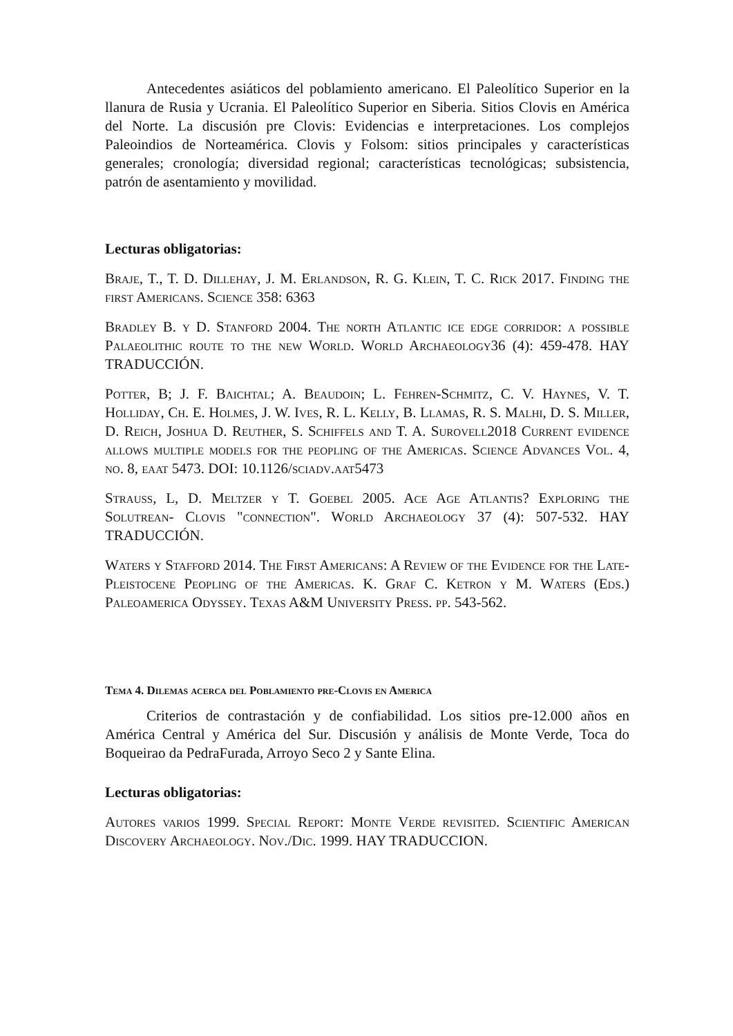Antecedentes asiáticos del poblamiento americano. El Paleolítico Superior en la llanura de Rusia y Ucrania. El Paleolítico Superior en Siberia. Sitios Clovis en América del Norte. La discusión pre Clovis: Evidencias e interpretaciones. Los complejos Paleoindios de Norteamérica. Clovis y Folsom: sitios principales y características generales; cronología; diversidad regional; características tecnológicas; subsistencia, patrón de asentamiento y movilidad.
Lecturas obligatorias:
Braje, T., T. D. Dillehay, J. M. Erlandson, R. G. Klein, T. C. Rick 2017. Finding the first Americans. Science 358: 6363
Bradley B. y D. Stanford 2004. The north Atlantic ice edge corridor: a possible Palaeolithic route to the new World. World Archaeology36 (4): 459-478. HAY TRADUCCIÓN.
Potter, B; J. F. Baichtal; A. Beaudoin; L. Fehren-Schmitz, C. V. Haynes, V. T. Holliday, Ch. E. Holmes, J. W. Ives, R. L. Kelly, B. Llamas, R. S. Malhi, D. S. Miller, D. Reich, Joshua D. Reuther, S. Schiffels and T. A. Surovell2018 Current evidence allows multiple models for the peopling of the Americas. Science Advances Vol. 4, no. 8, eaat 5473. DOI: 10.1126/sciadv.aat5473
Strauss, L, D. Meltzer y T. Goebel 2005. Ace Age Atlantis? Exploring the Solutrean- Clovis "connection". World Archaeology 37 (4): 507-532. HAY TRADUCCIÓN.
Waters y Stafford 2014. The First Americans: A Review of the Evidence for the Late-Pleistocene Peopling of the Americas. K. Graf C. Ketron y M. Waters (Eds.) Paleoamerica Odyssey. Texas A&M University Press. pp. 543-562.
Tema 4. Dilemas acerca del Poblamiento pre-Clovis en America
Criterios de contrastación y de confiabilidad. Los sitios pre-12.000 años en América Central y América del Sur. Discusión y análisis de Monte Verde, Toca do Boqueirao da PedraFurada, Arroyo Seco 2 y Sante Elina.
Lecturas obligatorias:
Autores varios 1999. Special Report: Monte Verde revisited. Scientific American Discovery Archaeology. Nov./Dic. 1999. HAY TRADUCCION.